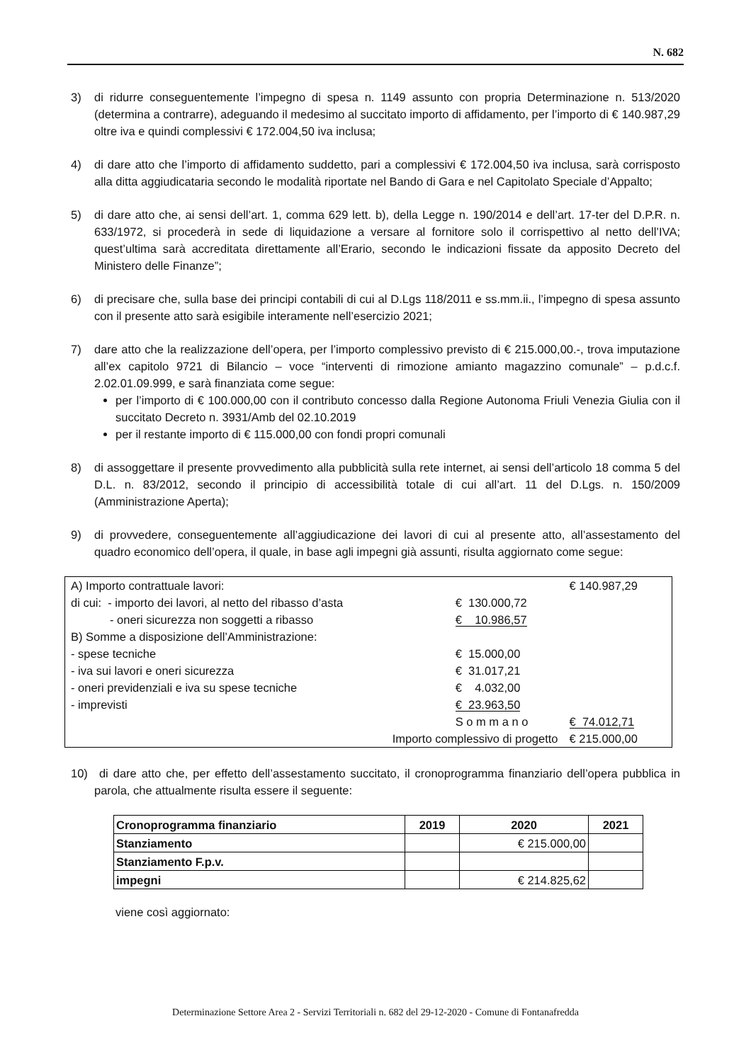N. 682
3) di ridurre conseguentemente l’impegno di spesa n. 1149 assunto con propria Determinazione n. 513/2020 (determina a contrarre), adeguando il medesimo al succitato importo di affidamento, per l’importo di € 140.987,29 oltre iva e quindi complessivi € 172.004,50 iva inclusa;
4) di dare atto che l’importo di affidamento suddetto, pari a complessivi € 172.004,50 iva inclusa, sarà corrisposto alla ditta aggiudicataria secondo le modalità riportate nel Bando di Gara e nel Capitolato Speciale d’Appalto;
5) di dare atto che, ai sensi dell’art. 1, comma 629 lett. b), della Legge n. 190/2014 e dell’art. 17-ter del D.P.R. n. 633/1972, si procederà in sede di liquidazione a versare al fornitore solo il corrispettivo al netto dell’IVA; quest’ultima sarà accreditata direttamente all’Erario, secondo le indicazioni fissate da apposito Decreto del Ministero delle Finanze”;
6) di precisare che, sulla base dei principi contabili di cui al D.Lgs 118/2011 e ss.mm.ii., l’impegno di spesa assunto con il presente atto sarà esigibile interamente nell’esercizio 2021;
7) dare atto che la realizzazione dell’opera, per l’importo complessivo previsto di € 215.000,00.-, trova imputazione all’ex capitolo 9721 di Bilancio – voce “interventi di rimozione amianto magazzino comunale” – p.d.c.f. 2.02.01.09.999, e sarà finanziata come segue:
per l’importo di € 100.000,00 con il contributo concesso dalla Regione Autonoma Friuli Venezia Giulia con il succitato Decreto n. 3931/Amb del 02.10.2019
per il restante importo di € 115.000,00 con fondi propri comunali
8) di assoggettare il presente provvedimento alla pubblicità sulla rete internet, ai sensi dell’articolo 18 comma 5 del D.L. n. 83/2012, secondo il principio di accessibilità totale di cui all’art. 11 del D.Lgs. n. 150/2009 (Amministrazione Aperta);
9) di provvedere, conseguentemente all’aggiudicazione dei lavori di cui al presente atto, all’assestamento del quadro economico dell’opera, il quale, in base agli impegni già assunti, risulta aggiornato come segue:
| A) Importo contrattuale lavori: | | € 140.987,29 |
| di cui: - importo dei lavori, al netto del ribasso d’asta | € 130.000,72 | |
| - oneri sicurezza non soggetti a ribasso | € 10.986,57 | |
| B) Somme a disposizione dell’Amministrazione: | | |
| - spese tecniche | € 15.000,00 | |
| - iva sui lavori e oneri sicurezza | € 31.017,21 | |
| - oneri previdenziali e iva su spese tecniche | € 4.032,00 | |
| - imprevisti | € 23.963,50 | |
| | S o m m a n o | € 74.012,71 |
| Importo complessivo di progetto | | € 215.000,00 |
10) di dare atto che, per effetto dell’assestamento succitato, il cronoprogramma finanziario dell’opera pubblica in parola, che attualmente risulta essere il seguente:
| Cronoprogramma finanziario | 2019 | 2020 | 2021 |
| --- | --- | --- | --- |
| Stanziamento | | € 215.000,00 | |
| Stanziamento F.p.v. | | | |
| impegni | | € 214.825,62 | |
viene così aggiornato:
Determinazione Settore Area 2 - Servizi Territoriali n. 682 del 29-12-2020 - Comune di Fontanafredda